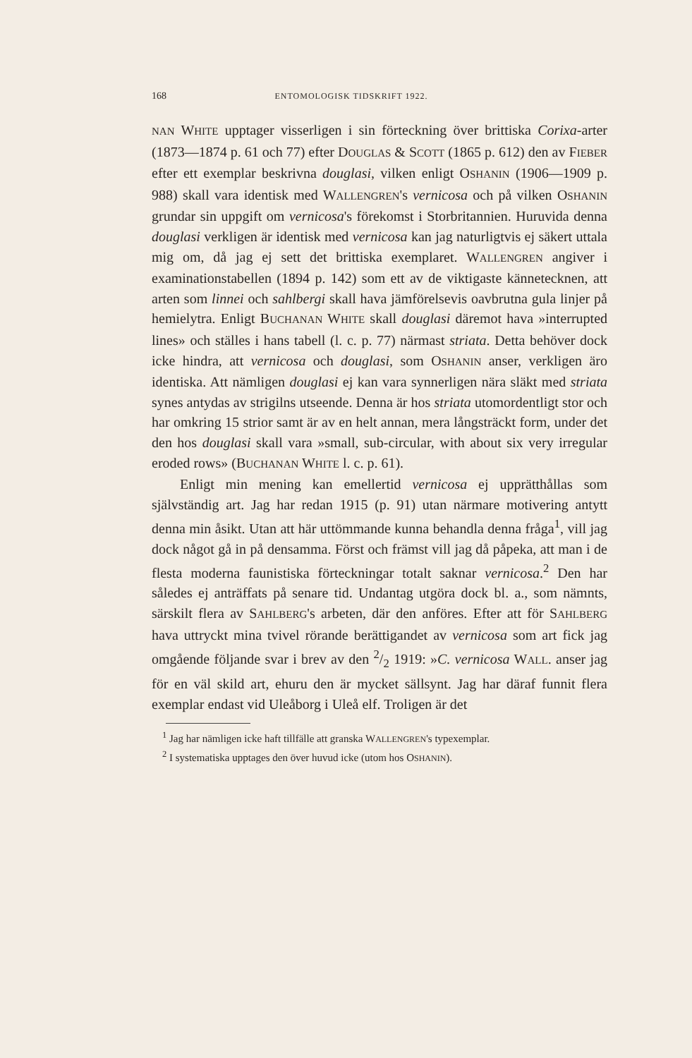168 ENTOMOLOGISK TIDSKRIFT 1922.
NAN WHITE upptager visserligen i sin förteckning över brittiska Corixa-arter (1873—1874 p. 61 och 77) efter DOUGLAS & SCOTT (1865 p. 612) den av FIEBER efter ett exemplar beskrivna douglasi, vilken enligt OSHANIN (1906—1909 p. 988) skall vara identisk med WALLENGREN's vernicosa och på vilken OSHANIN grundar sin uppgift om vernicosa's förekomst i Storbritannien. Huruvida denna douglasi verkligen är identisk med vernicosa kan jag naturligtvis ej säkert uttala mig om, då jag ej sett det brittiska exemplaret. WALLENGREN angiver i examinationstabellen (1894 p. 142) som ett av de viktigaste kännetecknen, att arten som linnei och sahlbergi skall hava jämförelsevis oavbrutna gula linjer på hemielytra. Enligt BUCHANAN WHITE skall douglasi däremot hava »interrupted lines» och ställes i hans tabell (l. c. p. 77) närmast striata. Detta behöver dock icke hindra, att vernicosa och douglasi, som OSHANIN anser, verkligen äro identiska. Att nämligen douglasi ej kan vara synnerligen nära släkt med striata synes antydas av strigilns utseende. Denna är hos striata utomordentligt stor och har omkring 15 strior samt är av en helt annan, mera långsträckt form, under det den hos douglasi skall vara »small, sub-circular, with about six very irregular eroded rows» (BUCHANAN WHITE l. c. p. 61).
Enligt min mening kan emellertid vernicosa ej upprätthållas som självständig art. Jag har redan 1915 (p. 91) utan närmare motivering antytt denna min åsikt. Utan att här uttömmande kunna behandla denna fråga<sup>1</sup>, vill jag dock något gå in på densamma. Först och främst vill jag då påpeka, att man i de flesta moderna faunistiska förteckningar totalt saknar vernicosa.<sup>2</sup> Den har således ej anträffats på senare tid. Undantag utgöra dock bl. a., som nämnts, särskilt flera av SAHLBERG's arbeten, där den anföres. Efter att för SAHLBERG hava uttryckt mina tvivel rörande berättigandet av vernicosa som art fick jag omgående följande svar i brev av den 2/2 1919: »C. vernicosa WALL. anser jag för en väl skild art, ehuru den är mycket sällsynt. Jag har däraf funnit flera exemplar endast vid Uleåborg i Uleå elf. Troligen är det
<sup>1</sup> Jag har nämligen icke haft tillfälle att granska WALLENGREN's typexemplar.
<sup>2</sup> I systematiska upptages den över huvud icke (utom hos OSHANIN).